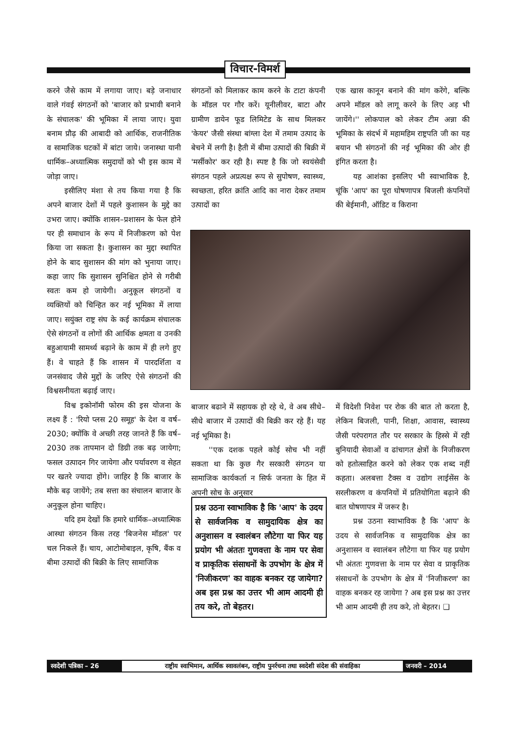विचार-विमर्श
करने जैसे काम में लगाया जाए। बड़े जनाधार वाले गंवई संगठनों को 'बाजार को प्रभावी बनाने के संचालक' की भूमिका में लाया जाए। युवा बनाम प्रौढ़ की आबादी को आर्थिक, राजनीतिक व सामाजिक घटकों में बांटा जाये। जनास्था यानी धार्मिक–अध्यात्मिक समुदायों को भी इस काम में जोड़ा जाए।
इसीलिए मंशा से तय किया गया है कि अपने बाजार देशों में पहले कुशासन के मुद्दे का उभरा जाए। क्योंकि शासन–प्रशासन के फेल होने पर ही समाधान के रूप में निजीकरण को पेश किया जा सकता है। कुशासन का मुद्दा स्थापित होने के बाद सुशासन की मांग को भुनाया जाए। कहा जाए कि सुशासन सुनिश्चित होने से गरीबी स्वतः कम हो जायेगी। अनुकूल संगठनों व व्यक्तियों को चिन्हित कर नई भूमिका में लाया जाए। सयुंक्त राष्ट्र संघ के कई कार्यक्रम संचालक ऐसे संगठनों व लोगों की आर्थिक क्षमता व उनकी बहुआयामी सामर्थ्य बढ़ाने के काम में ही लगे हुए हैं। वे चाहते हैं कि शासन में पारदर्शिता व जनसंवाद जैसे मुद्दों के जरिए ऐसे संगठनों की विश्वसनीयता बढ़ाई जाए।
विश्व इकोनॉमी फोरम की इस योजना के लक्ष्य हैं : 'रियो प्लस 20 समूह' के देश व वर्ष–2030; क्योंकि वे अच्छी तरह जानते हैं कि वर्ष–2030 तक तापमान दो डिग्री तक बढ़ जायेगा; फसल उत्पादन गिर जायेगा और पर्यावरण व सेहत पर खतरे ज्यादा होंगे। जाहिर है कि बाजार के मौके बढ़ जायेंगे; तब सत्ता का संचालन बाजार के अनुकूल होना चाहिए।
यदि हम देखों कि हमारे धार्मिक–अध्यात्मिक आस्था संगठन किस तरह 'बिजनेस मॉडल' पर चल निकले हैं। चाय, आटोमोबाइल, कृषि, बैंक व बीमा उत्पादों की बिक्री के लिए सामाजिक
संगठनों को मिलाकर काम करने के टाटा कंपनी के मॉडल पर गौर करें। यूनीलीवर, बाटा और ग्रामीण डायेन फूड लिमिटेड के साथ मिलकर 'केयर' जैसी संस्था बांग्ला देश में तमाम उत्पाद के बेचने में लगी है। हैती में बीमा उत्पादों की बिक्री में 'मर्सीकोर' कर रही है। स्पष्ट है कि जो स्वयंसेवी संगठन पहले अप्रत्यक्ष रूप से सुपोषण, स्वास्थ्य, स्वच्छता, हरित क्रांति आदि का नारा देकर तमाम उत्पादों का
एक खास कानून बनाने की मांग करेंगे, बल्कि अपने मॉडल को लागू करने के लिए अड़ भी जायेंगे।'' लोकपाल को लेकर टीम अन्ना की भूमिका के संदर्भ में महामहिम राष्ट्रपति जी का यह बयान भी संगठनों की नई भूमिका की ओर ही इंगित करता है।
यह आशंका इसलिए भी स्वाभाविक है, चूंकि 'आप' का पूरा घोषणापत्र बिजली कंपनियों की बेईमानी, ऑडिट व किराना
बाजार बढाने में सहायक हो रहे थे, वे अब सीधे–सीधे बाजार में उत्पादों की बिक्री कर रहे हैं। यह नई भूमिका है।
''एक दशक पहले कोई सोच भी नहीं सकता था कि कुछ गैर सरकारी संगठन या सामाजिक कार्यकर्ता न सिर्फ जनता के हित में अपनी सोच के अनुसार
प्रश्न उठना स्वाभाविक है कि 'आप' के उदय से सार्वजनिक व सामुदायिक क्षेत्र का अनुशासन व स्वालंबन लौटेगा या फिर यह प्रयोग भी अंततः गुणवत्ता के नाम पर सेवा व प्राकृतिक संसाधनों के उपभोग के क्षेत्र में 'निजीकरण' का वाहक बनकर रह जायेगा? अब इस प्रश्न का उत्तर भी आम आदमी ही तय करे, तो बेहतर।
में विदेशी निवेश पर रोक की बात तो करता है, लेकिन बिजली, पानी, शिक्षा, आवास, स्वास्थ्य जैसी परंपरागत तौर पर सरकार के हिस्से में रही बुनियादी सेवाओं व ढांचागत क्षेत्रों के निजीकरण को हतोत्साहित करने को लेकर एक शब्द नहीं कहता। अलबत्ता टैक्स व उद्योग लाईसेंस के सरलीकरण व कंपनियों में प्रतियोगिता बढ़ाने की बात घोषणापत्र में जरूर है।
प्रश्न उठना स्वाभाविक है कि 'आप' के उदय से सार्वजनिक व सामुदायिक क्षेत्र का अनुशासन व स्वालंबन लौटेगा या फिर यह प्रयोग भी अंततः गुणवत्ता के नाम पर सेवा व प्राकृतिक संसाधनों के उपभोग के क्षेत्र में 'निजीकरण' का वाहक बनकर रह जायेगा ? अब इस प्रश्न का उत्तर भी आम आदमी ही तय करे, तो बेहतर। ❑
स्वदेशी पत्रिका – 26
राष्ट्रीय स्वाभिमान, आर्थिक स्वावलंबन, राष्ट्रीय पुनर्रचना तथा स्वदेशी संदेश की संवाहिका
जनवरी – 2014